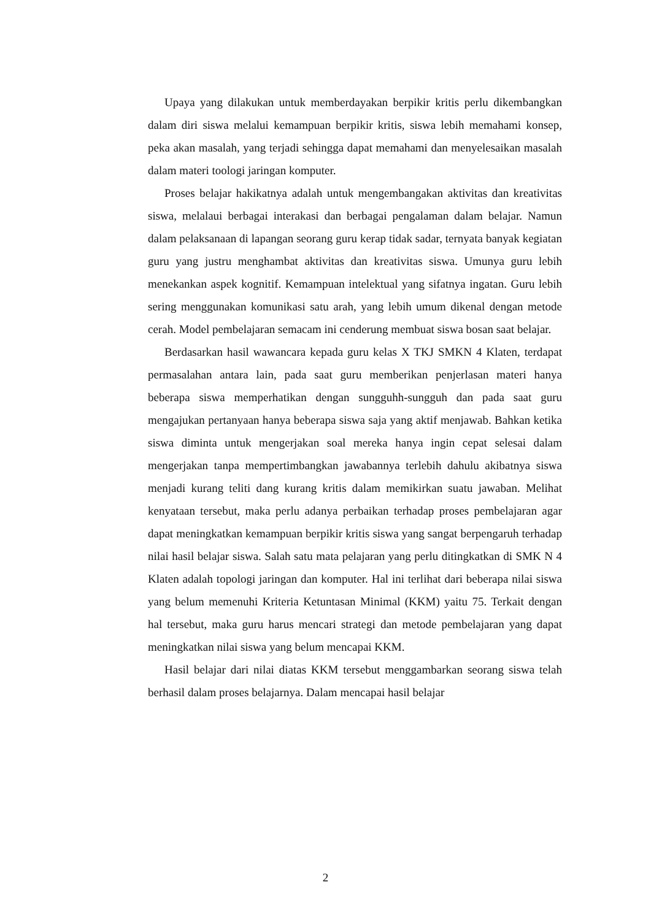Upaya yang dilakukan untuk memberdayakan berpikir kritis perlu dikembangkan dalam diri siswa melalui kemampuan berpikir kritis, siswa lebih memahami konsep, peka akan masalah, yang terjadi sehingga dapat memahami dan menyelesaikan masalah dalam materi toologi jaringan komputer.
Proses belajar hakikatnya adalah untuk mengembangakan aktivitas dan kreativitas siswa, melalaui berbagai interakasi dan berbagai pengalaman dalam belajar. Namun dalam pelaksanaan di lapangan seorang guru kerap tidak sadar, ternyata banyak kegiatan guru yang justru menghambat aktivitas dan kreativitas siswa. Umunya guru lebih menekankan aspek kognitif. Kemampuan intelektual yang sifatnya ingatan. Guru lebih sering menggunakan komunikasi satu arah, yang lebih umum dikenal dengan metode cerah. Model pembelajaran semacam ini cenderung membuat siswa bosan saat belajar.
Berdasarkan hasil wawancara kepada guru kelas X TKJ SMKN 4 Klaten, terdapat permasalahan antara lain, pada saat guru memberikan penjerlasan materi hanya beberapa siswa memperhatikan dengan sungguhh-sungguh dan pada saat guru mengajukan pertanyaan hanya beberapa siswa saja yang aktif menjawab. Bahkan ketika siswa diminta untuk mengerjakan soal mereka hanya ingin cepat selesai dalam mengerjakan tanpa mempertimbangkan jawabannya terlebih dahulu akibatnya siswa menjadi kurang teliti dang kurang kritis dalam memikirkan suatu jawaban. Melihat kenyataan tersebut, maka perlu adanya perbaikan terhadap proses pembelajaran agar dapat meningkatkan kemampuan berpikir kritis siswa yang sangat berpengaruh terhadap nilai hasil belajar siswa. Salah satu mata pelajaran yang perlu ditingkatkan di SMK N 4 Klaten adalah topologi jaringan dan komputer. Hal ini terlihat dari beberapa nilai siswa yang belum memenuhi Kriteria Ketuntasan Minimal (KKM) yaitu 75. Terkait dengan hal tersebut, maka guru harus mencari strategi dan metode pembelajaran yang dapat meningkatkan nilai siswa yang belum mencapai KKM.
Hasil belajar dari nilai diatas KKM tersebut menggambarkan seorang siswa telah berhasil dalam proses belajarnya. Dalam mencapai hasil belajar
2